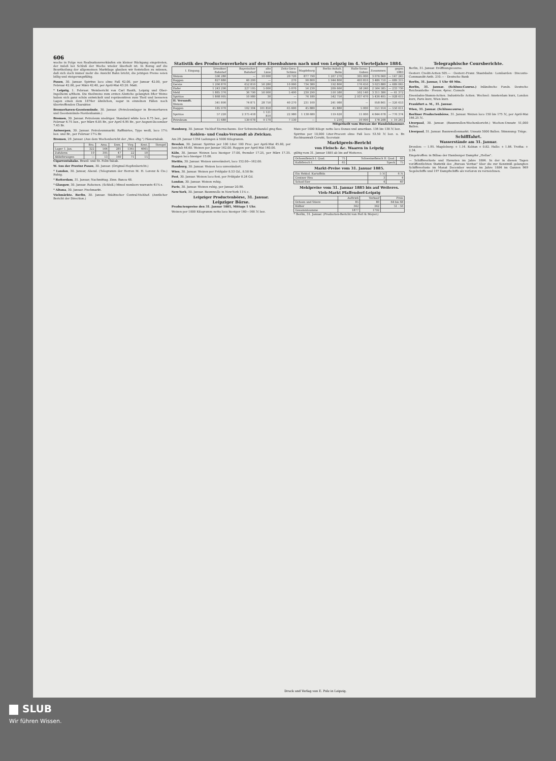606
woche in Folge von Realisationsverkäufen ein kleiner Rückgang eingetreten, der indeß bei Schluß der Woche wieder überholt ist. In Bezug auf die Beurtheilung der allgemeinen Marktlage glauben wir feststellen zu müssen, daß sich doch immer mehr die Ansicht Bahn bricht, die jetzigen Preise seien billig und steigerungsfähig.
Posen, 30. Januar. Spiritus loco ohne Faß 42.00, per Januar 42.00, per Februar 42.00, per März 42.40, per April-Mai 43.20. Matt.
* Leipzig, 1. Februar. Weinbericht von Carl Rauth, Leipzig und Ober-Ingelheim a/Rhein. Die theilweise zum ersten Abstiche gelangten 84er Weine haben sich ganz schön entwickelt und repräsentiren zum Theil und besseren Lagen einen dem 1874er ähnlichen, sogar in einzelnen Fällen noch übertreffenden Charakter.
Bremerhaven-Geestemünde, 30. Januar. (Petroleumlager in Bremerhaven und Geestemünde-Nordenhamm.)
Bremen, 30. Januar. Petroleum niedriger. Standard white loco 6.75 bez., per Februar 6.75 bez., per März 6.85 Br., per April 6.95 Br., per August-December 7.45 Br.
Antwerpen, 30. Januar. Petroleummarkt. Raffinirtes, Type weiß, loco 17¼ bez. und Br., per Februar 17¼ Br.
Bremen, 29. Januar. (Aus dem Wochenbericht der „Wes.-Ztg.") Fässertabak.
| | Bra. | Ama. | Dom. | Virg. | Kent. | Stengel |
| --- | --- | --- | --- | --- | --- | --- |
| Lager 1. Jan. | 322 | 564 | 281 | 1365 | 4065 | |
| Zufuhren | 10 | 395 | 47 | 22 | 50 | |
| Ablieferungen | — | 13 | 160 | 71 | 15 | |
Cigarrentabake. Brasil- und St. Felix-Tabak.
W. Aus der Provinz Posen, 30. Januar. (Original-Hopfenbericht.)
* London, 30. Januar, Abend. (Telegramm der Herren M. H. Lorenz & Cie.) Ruhig.
* Rotterdam, 31. Januar, Nachmittag. Zinn: Banca 48.
* Glasgow, 30. Januar. Roheisen. (Schluß.) Mixed numbers warrants 41⅜ s.
* Altona, 30. Januar. Fischmarkt.
Viehmärkte. Berlin, 30. Januar. Städtischer Central-Viehhof. (Amtlicher Bericht der Direction.)
Statistik des Productenverkehrs auf den Eisenbahnen nach und von Leipzig im 4. Vierteljahre 1884.
| I. Eingang. | Dresdner Bahnhof | Bayerischer Bahnhof | alte Linie | Zeitz-Gera-Schleiz | Magdeburg | Berlin-Anhalt. Bahn | Halle-Sorau-Guben | Zusammen | gegen 1883 |
| --- | --- | --- | --- | --- | --- | --- | --- | --- | --- |
| Weizen | 596 280 | — | 10 000 | 20 720 | 877 790 | 1 267 270 | 305 000 | 3 076 060 | — 147 245 |
| Roggen | 827 880 | 60 200 | — | 270 | 90 800 | 1 944 800 | 493 810 | 3 486 710 | — 689 315 |
| Gerste | 1 206 870 | 652 810 | 50 280 | 10 000 | 734 380 | 192 800 | 176 650 | 3 023 880 | + 689 065 |
| Hafer | 1 243 290 | 227 105 | 5 000 | 5 070 | 56 230 | 209 660 | 58 240 | 2 504 585 | — 233 730 |
| Mehl | 1 885 376 | 36 790 | 50 900 | 5 400 | 230 290 | 510 580 | 502 140 | 3 311 386 | — 61 372 |
| Spiritus | 1 868 995 | 10 980 | 30 | — | 76 180 | 542 750 | 2 937 470 | 5 436 405 | — 928 615 |
| II. Versandt. Weizen | 341 890 | 74 871 | 28 750 | 40 270 | 231 100 | 241 980 | — | 958 861 | — 326 653 |
| Roggen | 185 970 | 102 304 | 101 850 | 65 600 | 45 880 | 45 880 | 5 000 | 551 914 | — 550 611 |
| Spiritus | 57 220 | 2 375 418 | 1 121 810 | 22 980 | 1 138 680 | 119 620 | 11 000 | 4 844 678 | — 776 374 |
| Petroleum | 11 680 | 139 078 | 9 170 | 7 130 | — | 1 210 | 10 000 | 178 208 | + 19 245 |
Mitgetheilt vom Bureau der Handelskammer.
Hamburg, 30. Januar. Viehhof Sternschanze. Der Schweinehandel ging flau.
Kohlen- und Coaks-Versandt ab Zwickau.
Am 29. Januar 1354 Ladungen à 5000 Kilogramm.
Breslau, 30. Januar. Spiritus per 100 Liter 100 Proc. per April-Mai 45.80, per Juni-Juli 44.60. Weizen per Januar 162.00. Roggen per April-Mai 140.00.
Köln, 30. Januar. Weizen loco hiesiger 17.00, fremder 17.25, per März 17.35. Roggen loco hiesiger 15.00.
Stettin, 30. Januar. Weizen unverändert, loco 152.00—162.00.
Hamburg, 30. Januar. Weizen loco unverändert.
Wien, 30. Januar. Weizen per Frühjahr 8.53 Gd., 8.58 Br.
Pest, 30. Januar. Weizen loco fest, per Frühjahr 8.24 Gd.
London, 30. Januar. Weizen ruhig.
Paris, 30. Januar. Weizen ruhig, per Januar 20.90.
New-York, 30. Januar. Baumwolle in New-York 11⅛ c.
Leipziger Productenbörse, 31. Januar.
Leipziger Börse.
Productenpreise den 31. Januar 1885, Mittags 1 Uhr.
Weizen per 1000 Kilogramm netto loco hiesiger 160—168 ℳ bez.
Mais per 1000 Kilogr. netto loco Donau und amerikan. 136 bis 138 ℳ bez.
Spiritus per 10,000 Liter-Procent ohne Faß loco 53.50 ℳ bez. u. Br. Rechtsanwalt Cerutti, Secretair.
Marktpreis-Bericht
von Fleisch- &c. Waaren in Leipzig
gültig vom 31. Januar 1885 ab bis auf Weiteres.
| Ochsenfleisch I. Qual. | 75 | Schweinefleisch II. Qual. | 60 |
| Kalbfleisch I. | 65 | Speck | 75 |
Markt-Preise vom 31. Januar 1885.
| Ein Hektol. Kartoffeln | 5 ℳ | 6 ℳ |
| Centner Heu | 3 | 4 |
| Schod Eier | 4 | 40 |
Mehlpreise vom 31. Januar 1885 bis auf Weiteres.
Vieh-Markt Pfaffendorf-Leipzig
| | Auftrieb | Verkauf | Preis |
| --- | --- | --- | --- |
| Ochsen und Stiere | 85 | 80 | 64 bis 68 |
| Kälber | 342 | 342 | 51 · 56 |
| Gesammtsumme | 1877 | 1792 | |
* Berlin, 31. Januar. (Producten-Bericht von Perl & Meyer.)
Telegraphische Coursberichte.
Berlin, 31. Januar. Eröffnungscourse.
Oesterr. Credit-Actien 505.— · Oesterr.-Franz. Staatsbahn · Lombarden · Disconto-Commandit-Anth. 210.— · Deutsche Bank
Berlin, 31. Januar, 1 Uhr 40 Min.
Berlin, 31. Januar. (Schluss-Course.) Inländische Fonds. Deutsche Reichsanleihe · Preuss. 4proc. Consols
Eisenbahn-Stamm-Actien. Industrielle Actien. Wechsel: Amsterdam kurz, London kurz, Paris kurz, Wien kurz.
Frankfurt a. M., 31. Januar.
Wien, 31. Januar. (Schlusscourse.)
Berliner Productenbörse, 31. Januar. Weizen loco 150 bis 175 ℳ, per April-Mai 166.25 ℳ.
Liverpool, 30. Januar. (Baumwollen-Wochenbericht.) Wochen-Umsatz 51,000 Ballen.
Liverpool, 31. Januar. Baumwollenmarkt. Umsatz 5000 Ballen. Stimmung: Träge.
Schifffahrt.
Wasserstände am 31. Januar.
Dresden: — 1.95. Magdeburg: + 1.14. Kobian + 0.82. Halle: + 1.86. Trotha: + 2.34.
Eingetroffen: in Bilbao der Hamburger Dampfer „Hellas".
— Schiffsverluste und Havarien im Jahre 1884. In der in diesen Tagen veröffentlichten Statistik des „Bureau Veritas" über die zur Kenntniß gelangten Schiffsverluste im Monat December werden im Jahre 1884 im Ganzen 969 Segelschiffe und 197 Dampfschiffe als verloren zu verzeichnen.
Druck und Verlag von E. Polz in Leipzig.
SLUB
Wir führen Wissen.